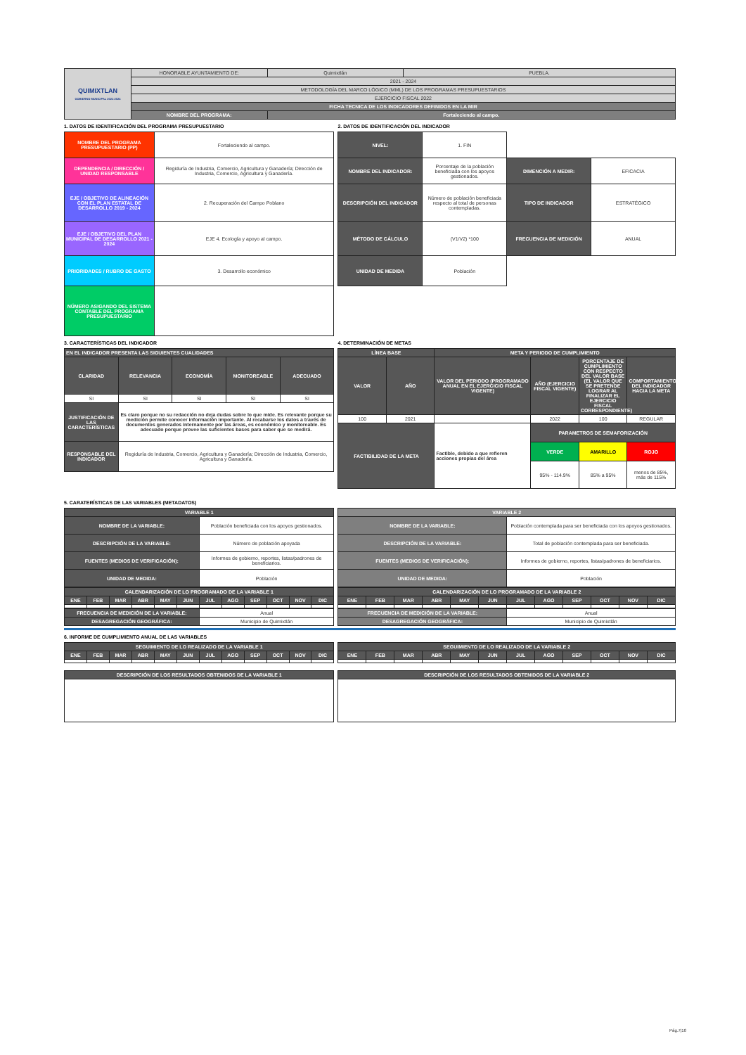| QUIMIXTLAN GOBIERNO MUNICIPAL 2021-2024 | HONORABLE AYUNTAMIENTO DE: | Quimixtlán | PUEBLA. |
| | 2021 - 2024 | | |
| | METODOLOGÍA DEL MARCO LÓGICO (MML) DE LOS PROGRAMAS PRESUPUESTARIOS | | |
| | EJERCICIO FISCAL 2022 | | |
| | FICHA TECNICA DE LOS INDICADORES DEFINIDOS EN LA MIR | | |
| | NOMBRE DEL PROGRAMA: | Fortaleciendo al campo. | |
1. DATOS DE IDENTIFICACIÓN DEL PROGRAMA PRESUPUESTARIO
| NOMBRE DEL PROGRAMA PRESUPUESTARIO (PP) | Fortaleciendo al campo. |
| DEPENDENCIA / DIRECCIÓN / UNIDAD RESPONSABLE | Regiduría de Industria, Comercio, Agricultura y Ganadería; Dirección de Industria, Comercio, Agricultura y Ganadería. |
| EJE / OBJETIVO DE ALINEACIÓN CON EL PLAN ESTATAL DE DESARROLLO 2019 - 2024 | 2. Recuperación del Campo Poblano |
| EJE / OBJETIVO DEL PLAN MUNICIPAL DE DESARROLLO 2021 - 2024 | EJE 4. Ecología y apoyo al campo. |
| PRIORIDADES / RUBRO DE GASTO | 3. Desarrollo económico |
| NÚMERO ASIGANDO DEL SISTEMA CONTABLE DEL PROGRAMA PRESUPUESTARIO | |
2. DATOS DE IDENTIFICACIÓN DEL INDICADOR
| NIVEL: | 1. FIN | | |
| NOMBRE DEL INDICADOR: | Porcentaje de la población beneficiada con los apoyos gestionados. | DIMENCIÓN A MEDIR: | EFICACIA |
| DESCRIPCIÓN DEL INDICADOR | Número de población beneficiada respecto al total de personas contempladas. | TIPO DE INDICADOR | ESTRATÉGICO |
| MÉTODO DE CÁLCULO | (V1/V2) *100 | FRECUENCIA DE MEDICIÓN | ANUAL |
| UNIDAD DE MEDIDA | Población | | |
3. CARACTERÍSTICAS DEL INDICADOR
| EN EL INDICADOR PRESENTA LAS SIGUIENTES CUALIDADES | | | | |
| --- | --- | --- | --- | --- |
| CLARIDAD | RELEVANCIA | ECONOMÍA | MONITOREABLE | ADECUADO |
| SI | SI | SI | SI | SI |
| JUSTIFICACIÓN DE LAS CARACTERÍSTICAS | Es claro porque no su redacción no deja dudas sobre lo que mide. Es relevante porque su medición permite conocer información importante. Al recabarse los datos a través de documentos generados internamente por las áreas, es económico y monitoreable. Es adecuado porque provee las suficientes bases para saber que se medirá. | | | |
| RESPONSABLE DEL INDICADOR | Regiduría de Industria, Comercio, Agricultura y Ganadería; Dirección de Industria, Comercio, Agricultura y Ganadería. | | | |
4. DETERMINACIÓN DE METAS
| LÍNEA BASE | | META Y PERIODO DE CUMPLIMIENTO | | | |
| --- | --- | --- | --- | --- | --- |
| VALOR | AÑO | VALOR DEL PERIODO (PROGRAMADO ANUAL EN EL EJERCICIO FISCAL VIGENTE) | AÑO (EJERCICIO FISCAL VIGENTE) | PORCENTAJE DE CUMPLIMIENTO CON RESPECTO DEL VALOR BASE (EL VALOR QUE SE PRETENDE LOGRAR AL FINALIZAR EL EJERCICIO FISCAL CORRESPONDIENTE) | COMPORTAMIENTO DEL INDICADOR HACIA LA META |
| 100 | 2021 | | 2022 | 100 | REGULAR |
| FACTIBILIDAD DE LA META | | Factible, debido a que refieren acciones propias del área | PARAMETROS DE SEMAFORIZACIÓN | | |
| | | | VERDE | AMARILLO | ROJO |
| | | | 95% - 114.9% | 85% a 95% | menos de 85%, más de 115% |
5. CARATERÍSTICAS DE LAS VARIABLES (METADATOS)
| VARIABLE 1 | |
| --- | --- |
| NOMBRE DE LA VARIABLE: | Población beneficiada con los apoyos gestionados. |
| DESCRIPCIÓN DE LA VARIABLE: | Número de población apoyada |
| FUENTES (MEDIOS DE VERIFICACIÓN): | Informes de gobierno, reportes, listas/padrones de beneficiarios. |
| UNIDAD DE MEDIDA: | Población |
| CALENDARIZACIÓN DE LO PROGRAMADO DE LA VARIABLE 1 | | | | | | | | | | | |
| --- | --- | --- | --- | --- | --- | --- | --- | --- | --- | --- | --- |
| ENE | FEB | MAR | ABR | MAY | JUN | JUL | AGO | SEP | OCT | NOV | DIC |
| FRECUENCIA DE MEDICIÓN DE LA VARIABLE: | Anual |
| DESAGREGACIÓN GEOGRÁFICA: | Municipio de Quimixtlán |
| VARIABLE 2 | |
| --- | --- |
| NOMBRE DE LA VARIABLE: | Población contemplada para ser beneficiada con los apoyos gestionados. |
| DESCRIPCIÓN DE LA VARIABLE: | Total de población contemplada para ser beneficiada. |
| FUENTES (MEDIOS DE VERIFICACIÓN): | Informes de gobierno, reportes, listas/padrones de beneficiarios. |
| UNIDAD DE MEDIDA: | Población |
| CALENDARIZACIÓN DE LO PROGRAMADO DE LA VARIABLE 2 | | | | | | | | | | | |
| --- | --- | --- | --- | --- | --- | --- | --- | --- | --- | --- | --- |
| ENE | FEB | MAR | ABR | MAY | JUN | JUL | AGO | SEP | OCT | NOV | DIC |
| FRECUENCIA DE MEDICIÓN DE LA VARIABLE: | Anual |
| DESAGREGACIÓN GEOGRÁFICA: | Municipio de Quimixtlán |
6. INFORME DE CUMPLIMIENTO ANUAL DE LAS VARIABLES
| SEGUIMIENTO DE LO REALIZADO DE LA VARIABLE 1 | | | | | | | | | | | |
| --- | --- | --- | --- | --- | --- | --- | --- | --- | --- | --- | --- |
| ENE | FEB | MAR | ABR | MAY | JUN | JUL | AGO | SEP | OCT | NOV | DIC |
| DESCRIPCIÓN DE LOS RESULTADOS OBTENIDOS DE LA VARIABLE 1 |
| --- |
| SEGUIMIENTO DE LO REALIZADO DE LA VARIABLE 2 | | | | | | | | | | | |
| --- | --- | --- | --- | --- | --- | --- | --- | --- | --- | --- | --- |
| ENE | FEB | MAR | ABR | MAY | JUN | JUL | AGO | SEP | OCT | NOV | DIC |
| DESCRIPCIÓN DE LOS RESULTADOS OBTENIDOS DE LA VARIABLE 2 |
| --- |
Pág.7|10